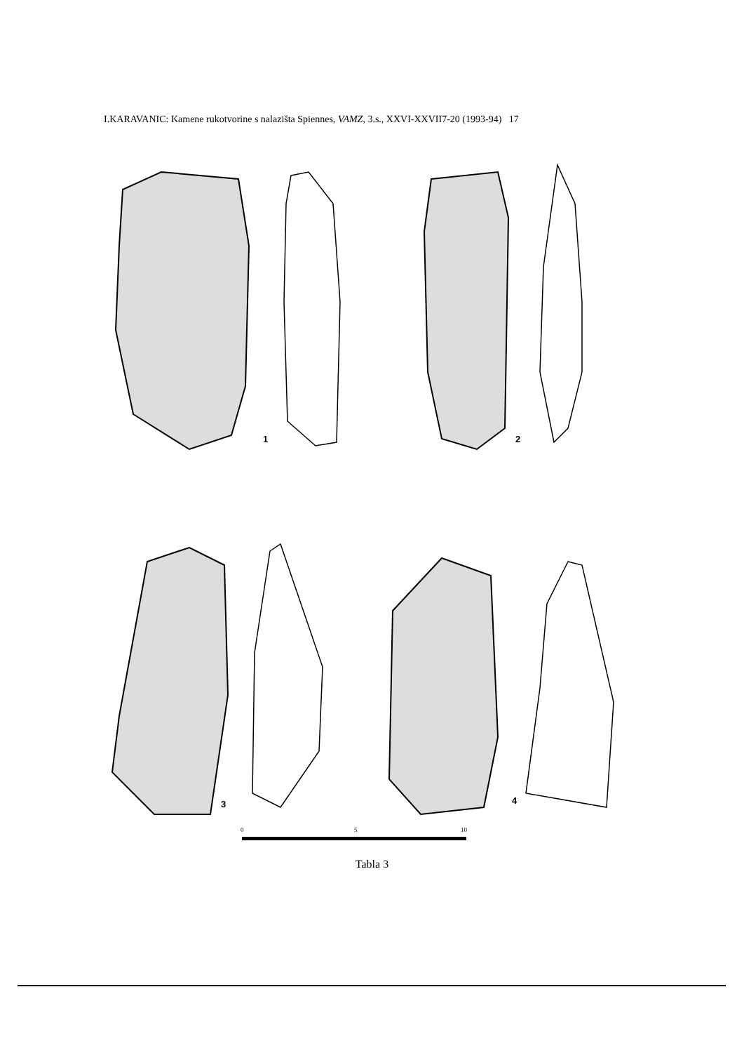I.KARAVANIC: Kamene rukotvorine s nalazišta Spiennes, VAMZ, 3.s., XXVI-XXVII7-20 (1993-94) 17
1
2
3
4
0
5
10
Tabla 3